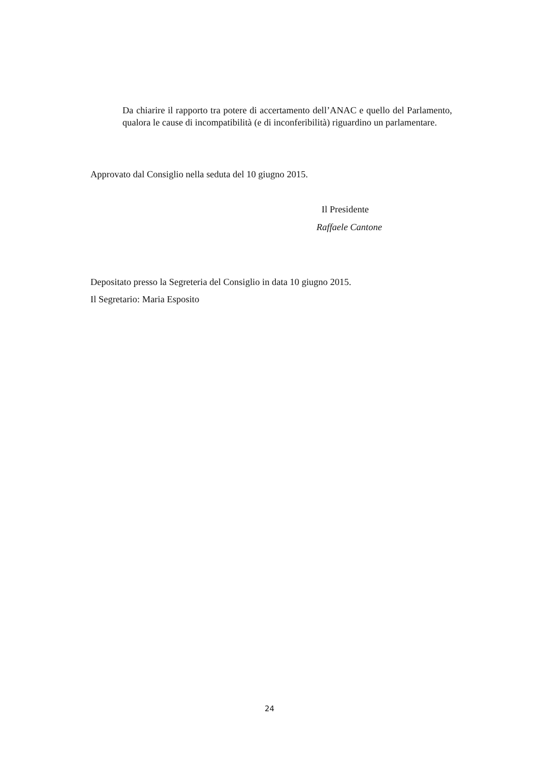Da chiarire il rapporto tra potere di accertamento dell’ANAC e quello del Parlamento, qualora le cause di incompatibilità (e di inconferibilità) riguardino un parlamentare.
Approvato dal Consiglio nella seduta del 10 giugno 2015.
Il Presidente
Raffaele Cantone
Depositato presso la Segreteria del Consiglio in data 10 giugno 2015.
Il Segretario: Maria Esposito
24